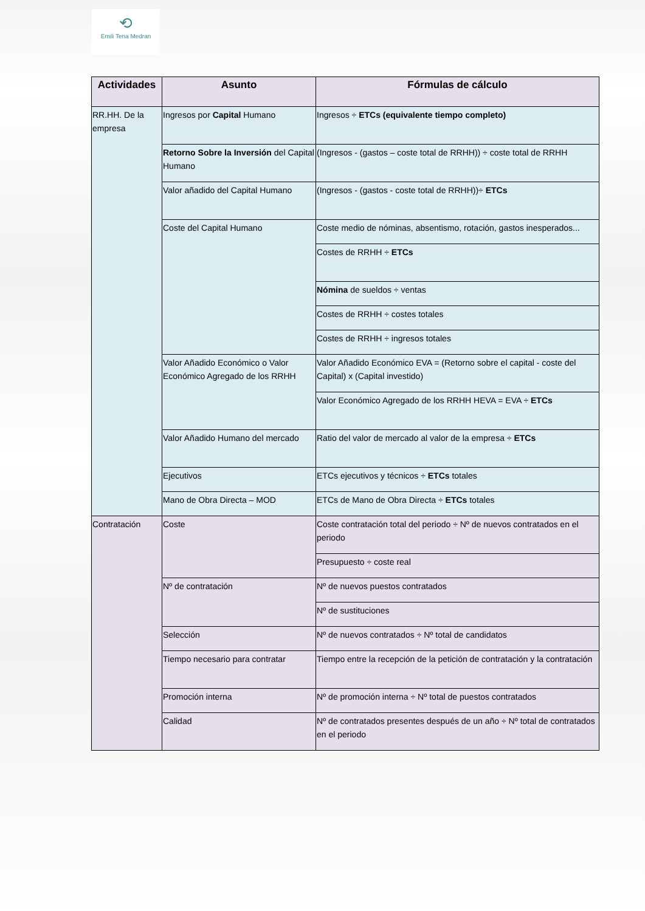⟲
Emili Tena Medran
| Actividades | Asunto | Fórmulas de cálculo |
| --- | --- | --- |
| RR.HH. De la empresa | Ingresos por Capital Humano | Ingresos ÷ ETCs (equivalente tiempo completo) |
| | Retorno Sobre la Inversión del Capital Humano | (Ingresos - (gastos – coste total de RRHH)) ÷ coste total de RRHH |
| | Valor añadido del Capital Humano | (Ingresos - (gastos - coste total de RRHH))÷ ETCs |
| | Coste del Capital Humano | Coste medio de nóminas, absentismo, rotación, gastos inesperados... |
| | | Costes de RRHH ÷ ETCs |
| | | Nómina de sueldos ÷ ventas |
| | | Costes de RRHH ÷ costes totales |
| | | Costes de RRHH ÷ ingresos totales |
| | Valor Añadido Económico o Valor Económico Agregado de los RRHH | Valor Añadido Económico EVA = (Retorno sobre el capital - coste del Capital) x (Capital investido) |
| | | Valor Económico Agregado de los RRHH HEVA = EVA ÷ ETCs |
| | Valor Añadido Humano del mercado | Ratio del valor de mercado al valor de la empresa ÷ ETCs |
| | Ejecutivos | ETCs ejecutivos y técnicos ÷ ETCs totales |
| | Mano de Obra Directa – MOD | ETCs de Mano de Obra Directa ÷ ETCs totales |
| Contratación | Coste | Coste contratación total del periodo ÷ Nº de nuevos contratados en el periodo |
| | | Presupuesto ÷ coste real |
| | Nº de contratación | Nº de nuevos puestos contratados |
| | | Nº de sustituciones |
| | Selección | Nº de nuevos contratados ÷ Nº total de candidatos |
| | Tiempo necesario para contratar | Tiempo entre la recepción de la petición de contratación y la contratación |
| | Promoción interna | Nº de promoción interna ÷ Nº total de puestos contratados |
| | Calidad | Nº de contratados presentes después de un año ÷ Nº total de contratados en el periodo |